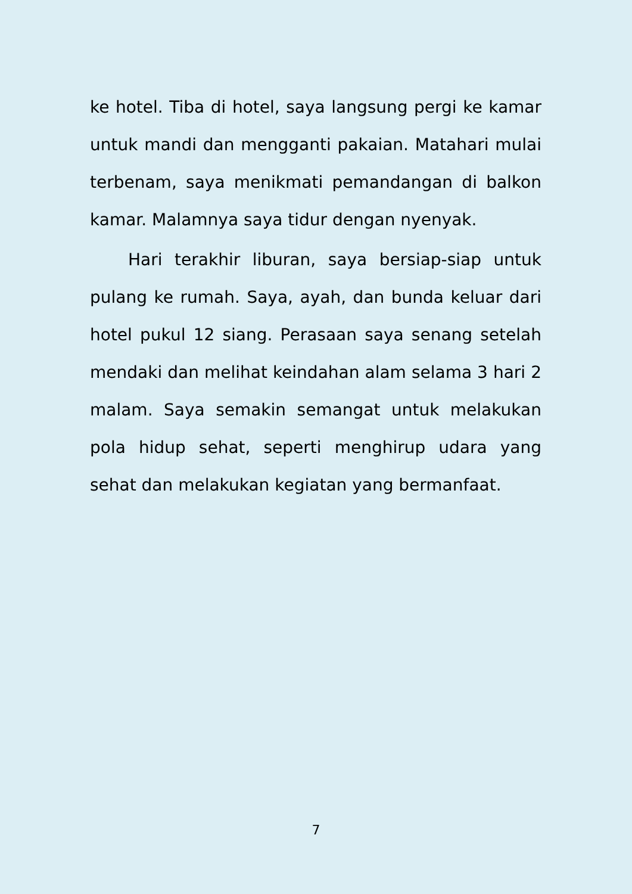ke hotel. Tiba di hotel, saya langsung pergi ke kamar untuk mandi dan mengganti pakaian. Matahari mulai terbenam, saya menikmati pemandangan di balkon kamar. Malamnya saya tidur dengan nyenyak.
Hari terakhir liburan, saya bersiap-siap untuk pulang ke rumah. Saya, ayah, dan bunda keluar dari hotel pukul 12 siang. Perasaan saya senang setelah mendaki dan melihat keindahan alam selama 3 hari 2 malam. Saya semakin semangat untuk melakukan pola hidup sehat, seperti menghirup udara yang sehat dan melakukan kegiatan yang bermanfaat.
7